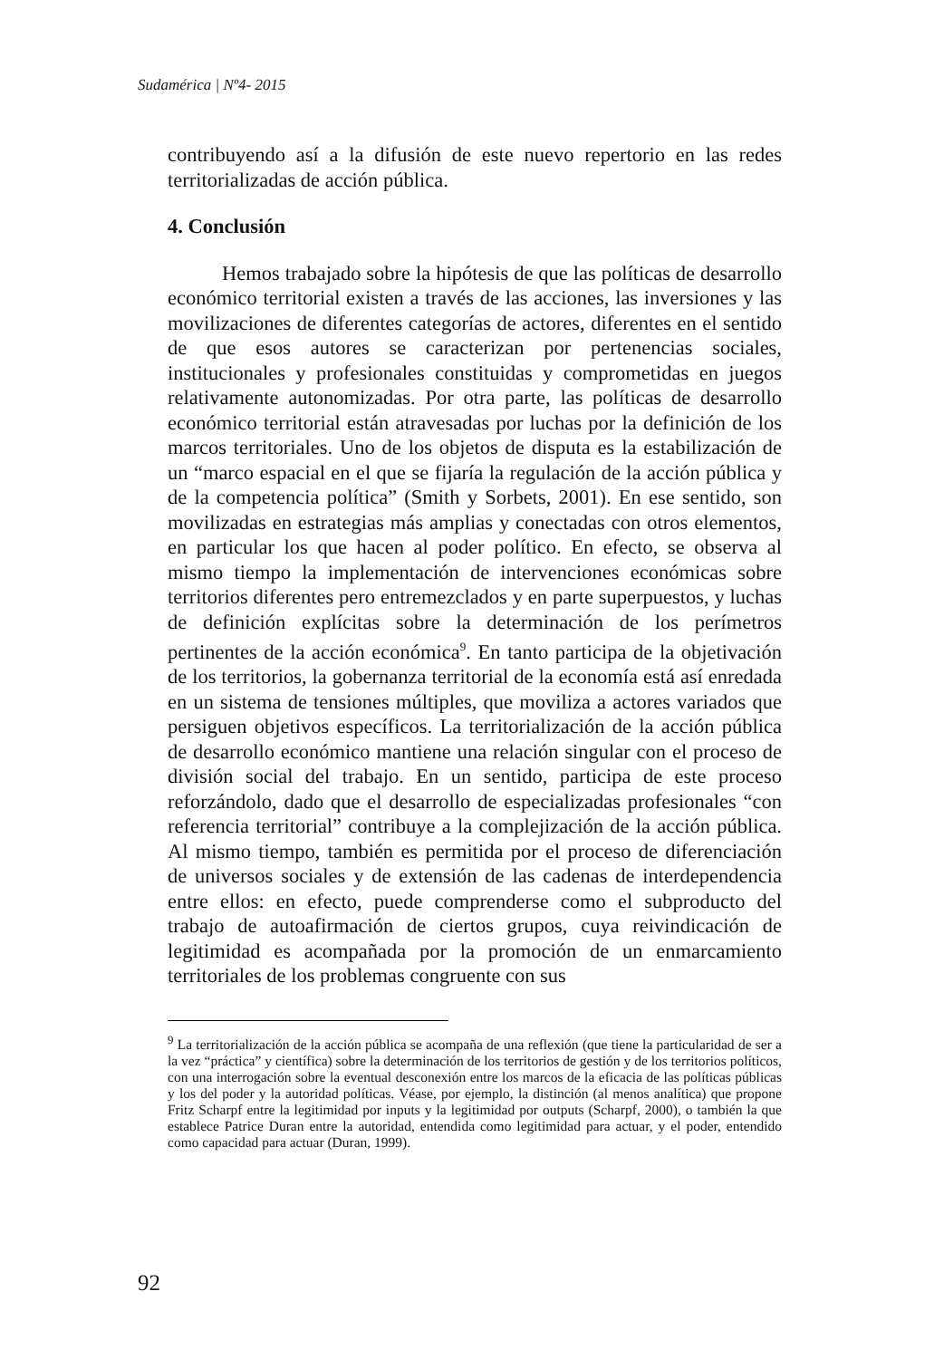Sudamérica | Nº4- 2015
contribuyendo así a la difusión de este nuevo repertorio en las redes territorializadas de acción pública.
4. Conclusión
Hemos trabajado sobre la hipótesis de que las políticas de desarrollo económico territorial existen a través de las acciones, las inversiones y las movilizaciones de diferentes categorías de actores, diferentes en el sentido de que esos autores se caracterizan por pertenencias sociales, institucionales y profesionales constituidas y comprometidas en juegos relativamente autonomizadas. Por otra parte, las políticas de desarrollo económico territorial están atravesadas por luchas por la definición de los marcos territoriales. Uno de los objetos de disputa es la estabilización de un “marco espacial en el que se fijaría la regulación de la acción pública y de la competencia política” (Smith y Sorbets, 2001). En ese sentido, son movilizadas en estrategias más amplias y conectadas con otros elementos, en particular los que hacen al poder político. En efecto, se observa al mismo tiempo la implementación de intervenciones económicas sobre territorios diferentes pero entremezclados y en parte superpuestos, y luchas de definición explícitas sobre la determinación de los perímetros pertinentes de la acción económica<sup>9</sup>. En tanto participa de la objetivación de los territorios, la gobernanza territorial de la economía está así enredada en un sistema de tensiones múltiples, que moviliza a actores variados que persiguen objetivos específicos. La territorialización de la acción pública de desarrollo económico mantiene una relación singular con el proceso de división social del trabajo. En un sentido, participa de este proceso reforzándolo, dado que el desarrollo de especializadas profesionales “con referencia territorial” contribuye a la complejización de la acción pública. Al mismo tiempo, también es permitida por el proceso de diferenciación de universos sociales y de extensión de las cadenas de interdependencia entre ellos: en efecto, puede comprenderse como el subproducto del trabajo de autoafirmación de ciertos grupos, cuya reivindicación de legitimidad es acompañada por la promoción de un enmarcamiento territoriales de los problemas congruente con sus
<sup>9</sup> La territorialización de la acción pública se acompaña de una reflexión (que tiene la particularidad de ser a la vez “práctica” y científica) sobre la determinación de los territorios de gestión y de los territorios políticos, con una interrogación sobre la eventual desconexión entre los marcos de la eficacia de las políticas públicas y los del poder y la autoridad políticas. Véase, por ejemplo, la distinción (al menos analítica) que propone Fritz Scharpf entre la legitimidad por inputs y la legitimidad por outputs (Scharpf, 2000), o también la que establece Patrice Duran entre la autoridad, entendida como legitimidad para actuar, y el poder, entendido como capacidad para actuar (Duran, 1999).
92